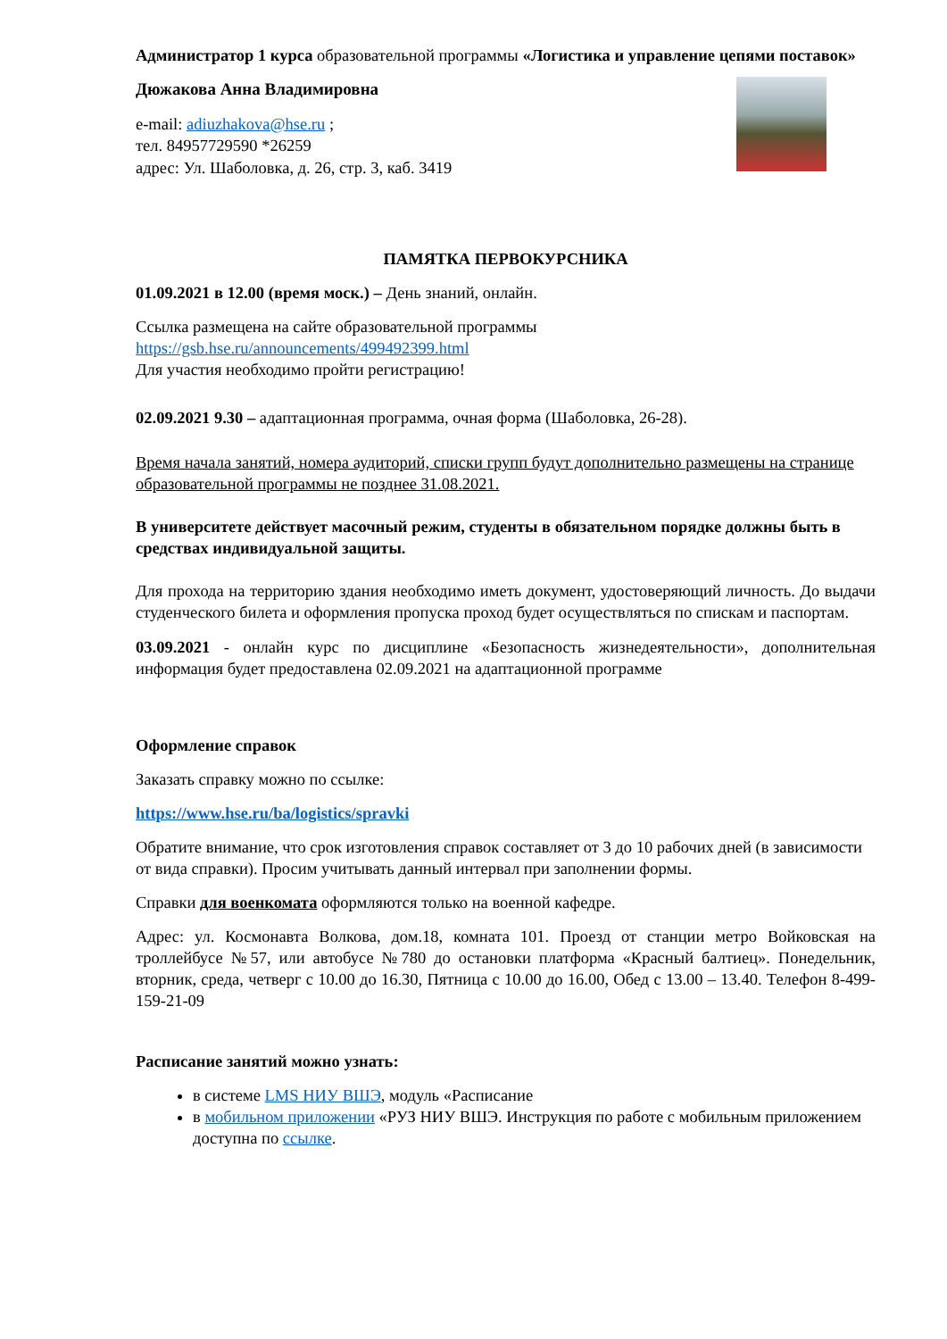Администратор 1 курса образовательной программы «Логистика и управление цепями поставок»
Дюжакова Анна Владимировна
e-mail: adiuzhakova@hse.ru ;
тел. 84957729590 *26259
адрес: Ул. Шаболовка, д. 26, стр. 3, каб. 3419
ПАМЯТКА ПЕРВОКУРСНИКА
01.09.2021 в 12.00 (время моск.) – День знаний, онлайн.
Ссылка размещена на сайте образовательной программы
https://gsb.hse.ru/announcements/499492399.html
Для участия необходимо пройти регистрацию!
02.09.2021 9.30 – адаптационная программа, очная форма (Шаболовка, 26-28).
Время начала занятий, номера аудиторий, списки групп будут дополнительно размещены на странице образовательной программы не позднее 31.08.2021.
В университете действует масочный режим, студенты в обязательном порядке должны быть в средствах индивидуальной защиты.
Для прохода на территорию здания необходимо иметь документ, удостоверяющий личность. До выдачи студенческого билета и оформления пропуска проход будет осуществляться по спискам и паспортам.
03.09.2021 - онлайн курс по дисциплине «Безопасность жизнедеятельности», дополнительная информация будет предоставлена 02.09.2021 на адаптационной программе
Оформление справок
Заказать справку можно по ссылке:
https://www.hse.ru/ba/logistics/spravki
Обратите внимание, что срок изготовления справок составляет от 3 до 10 рабочих дней (в зависимости от вида справки). Просим учитывать данный интервал при заполнении формы.
Справки для военкомата оформляются только на военной кафедре.
Адрес: ул. Космонавта Волкова, дом.18, комната 101. Проезд от станции метро Войковская на троллейбусе №57, или автобусе №780 до остановки платформа «Красный балтиец». Понедельник, вторник, среда, четверг с 10.00 до 16.30, Пятница с 10.00 до 16.00, Обед с 13.00 – 13.40. Телефон 8-499-159-21-09
Расписание занятий можно узнать:
в системе LMS НИУ ВШЭ, модуль «Расписание
в мобильном приложении «РУЗ НИУ ВШЭ. Инструкция по работе с мобильным приложением доступна по ссылке.